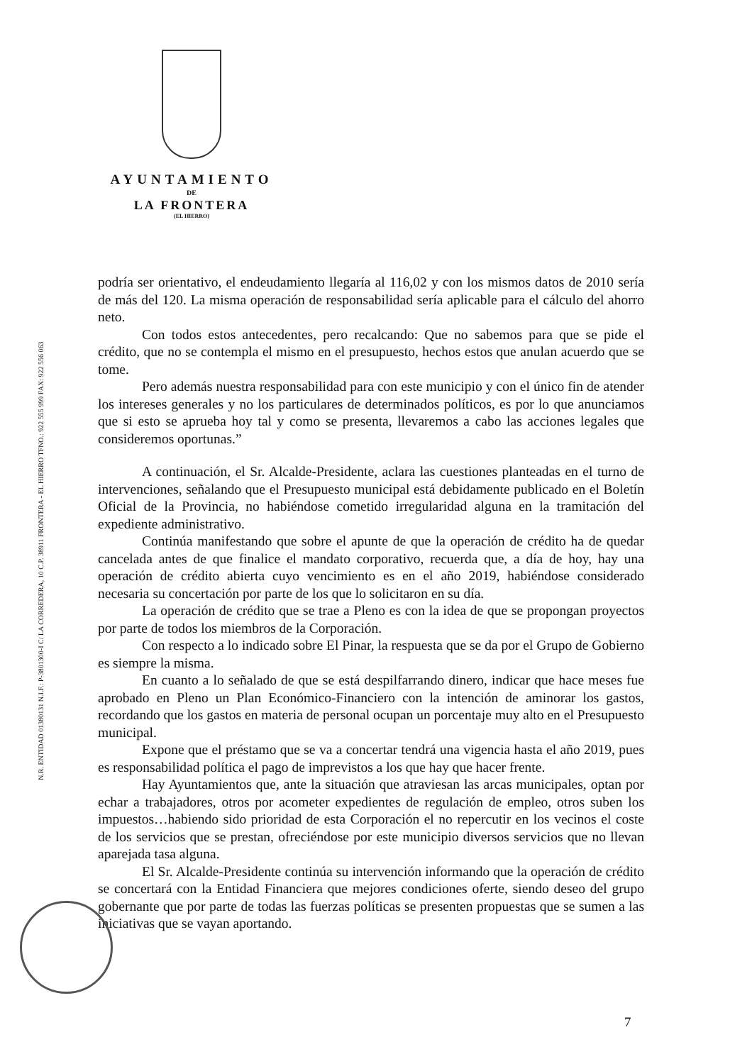AYUNTAMIENTO
DE
LA FRONTERA
(EL HIERRO)
N.R. ENTIDAD 01380131 N.I.F.: P-3801300-I C/ LA CORREDERA, 10 C.P. 38911 FRONTERA - EL HIERRO TFNO.: 922 555 999 FAX: 922 556 063
podría ser orientativo, el endeudamiento llegaría al 116,02 y con los mismos datos de 2010 sería de más del 120. La misma operación de responsabilidad sería aplicable para el cálculo del ahorro neto.
Con todos estos antecedentes, pero recalcando: Que no sabemos para que se pide el crédito, que no se contempla el mismo en el presupuesto, hechos estos que anulan acuerdo que se tome.
Pero además nuestra responsabilidad para con este municipio y con el único fin de atender los intereses generales y no los particulares de determinados políticos, es por lo que anunciamos que si esto se aprueba hoy tal y como se presenta, llevaremos a cabo las acciones legales que consideremos oportunas.”
A continuación, el Sr. Alcalde-Presidente, aclara las cuestiones planteadas en el turno de intervenciones, señalando que el Presupuesto municipal está debidamente publicado en el Boletín Oficial de la Provincia, no habiéndose cometido irregularidad alguna en la tramitación del expediente administrativo.
Continúa manifestando que sobre el apunte de que la operación de crédito ha de quedar cancelada antes de que finalice el mandato corporativo, recuerda que, a día de hoy, hay una operación de crédito abierta cuyo vencimiento es en el año 2019, habiéndose considerado necesaria su concertación por parte de los que lo solicitaron en su día.
La operación de crédito que se trae a Pleno es con la idea de que se propongan proyectos por parte de todos los miembros de la Corporación.
Con respecto a lo indicado sobre El Pinar, la respuesta que se da por el Grupo de Gobierno es siempre la misma.
En cuanto a lo señalado de que se está despilfarrando dinero, indicar que hace meses fue aprobado en Pleno un Plan Económico-Financiero con la intención de aminorar los gastos, recordando que los gastos en materia de personal ocupan un porcentaje muy alto en el Presupuesto municipal.
Expone que el préstamo que se va a concertar tendrá una vigencia hasta el año 2019, pues es responsabilidad política el pago de imprevistos a los que hay que hacer frente.
Hay Ayuntamientos que, ante la situación que atraviesan las arcas municipales, optan por echar a trabajadores, otros por acometer expedientes de regulación de empleo, otros suben los impuestos…habiendo sido prioridad de esta Corporación el no repercutir en los vecinos el coste de los servicios que se prestan, ofreciéndose por este municipio diversos servicios que no llevan aparejada tasa alguna.
El Sr. Alcalde-Presidente continúa su intervención informando que la operación de crédito se concertará con la Entidad Financiera que mejores condiciones oferte, siendo deseo del grupo gobernante que por parte de todas las fuerzas políticas se presenten propuestas que se sumen a las iniciativas que se vayan aportando.
7